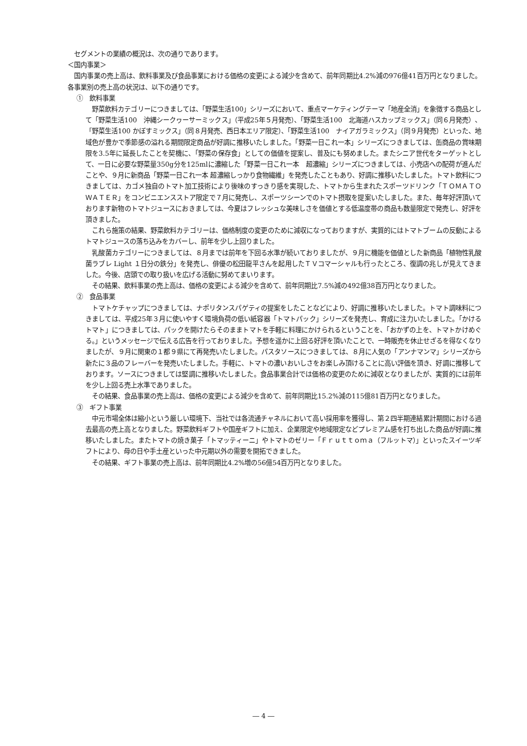セグメントの業績の概況は、次の通りであります。
＜国内事業＞
国内事業の売上高は、飲料事業及び食品事業における価格の変更による減少を含めて、前年同期比4.2%減の976億41百万円となりました。各事業別の売上高の状況は、以下の通りです。
①　飲料事業
野菜飲料カテゴリーにつきましては、「野菜生活100」シリーズにおいて、重点マーケティングテーマ「地産全消」を象徴する商品として「野菜生活100　沖縄シークヮーサーミックス」（平成25年５月発売）、「野菜生活100　北海道ハスカップミックス」（同６月発売）、「野菜生活100 かぼすミックス」（同８月発売、西日本エリア限定）、「野菜生活100　ナイアガラミックス」（同９月発売）といった、地域色が豊かで季節感の溢れる期間限定商品が好調に推移いたしました。「野菜一日これ一本」シリーズにつきましては、缶商品の賞味期限を3.5年に延長したことを契機に、「野菜の保存食」としての価値を提案し、普及にも努めました。またシニア世代をターゲットとして、一日に必要な野菜量350g分を125mlに濃縮した「野菜一日これ一本　超濃縮」シリーズにつきましては、小売店への配荷が進んだことや、９月に新商品「野菜一日これ一本 超濃縮しっかり食物繊維」を発売したこともあり、好調に推移いたしました。トマト飲料につきましては、カゴメ独自のトマト加工技術により後味のすっきり感を実現した、トマトから生まれたスポーツドリンク「ＴＯＭＡＴＯ　ＷＡＴＥＲ」をコンビニエンスストア限定で７月に発売し、スポーツシーンでのトマト摂取を提案いたしました。また、毎年好評頂いております新物のトマトジュースにおきましては、今夏はフレッシュな美味しさを価値とする低温度帯の商品も数量限定で発売し、好評を頂きました。
これら施策の結果、野菜飲料カテゴリーは、価格制度の変更のために減収になっておりますが、実質的にはトマトブームの反動によるトマトジュースの落ち込みをカバーし、前年を少し上回りました。
乳酸菌カテゴリーにつきましては、８月までは前年を下回る水準が続いておりましたが、９月に機能を価値とした新商品「植物性乳酸菌ラブレ Light １日分の鉄分」を発売し、俳優の松田龍平さんを起用したＴＶコマーシャルも行ったところ、復調の兆しが見えてきました。今後、店頭での取り扱いを広げる活動に努めてまいります。
その結果、飲料事業の売上高は、価格の変更による減少を含めて、前年同期比7.5%減の492億38百万円となりました。
②　食品事業
トマトケチャップにつきましては、ナポリタンスパゲティの提案をしたことなどにより、好調に推移いたしました。トマト調味料につきましては、平成25年３月に使いやすく環境負荷の低い紙容器「トマトパック」シリーズを発売し、育成に注力いたしました。「かけるトマト」につきましては、パックを開けたらそのままトマトを手軽に料理にかけられるということを、「おかずの上を、トマトかけめぐる。」というメッセージで伝える広告を行っておりました。予想を遥かに上回る好評を頂いたことで、一時販売を休止せざるを得なくなりましたが、９月に関東の１都９県にて再発売いたしました。パスタソースにつきましては、８月に人気の「アンナマンマ」シリーズから新たに３品のフレーバーを発売いたしました。手軽に、トマトの濃いおいしさをお楽しみ頂けることに高い評価を頂き、好調に推移しております。ソースにつきましては堅調に推移いたしました。食品事業合計では価格の変更のために減収となりましたが、実質的には前年を少し上回る売上水準でありました。
その結果、食品事業の売上高は、価格の変更による減少を含めて、前年同期比15.2%減の115億81百万円となりました。
③　ギフト事業
中元市場全体は縮小という厳しい環境下、当社では各流通チャネルにおいて高い採用率を獲得し、第２四半期連結累計期間における過去最高の売上高となりました。野菜飲料ギフトや国産ギフトに加え、企業限定や地域限定などプレミアム感を打ち出した商品が好調に推移いたしました。またトマトの焼き菓子「トマッティーニ」やトマトのゼリー「Ｆｒｕｔｔｏｍａ（フルットマ）」といったスイーツギフトにより、母の日や手土産といった中元期以外の需要を開拓できました。
その結果、ギフト事業の売上高は、前年同期比4.2%増の56億54百万円となりました。
― 4 ―